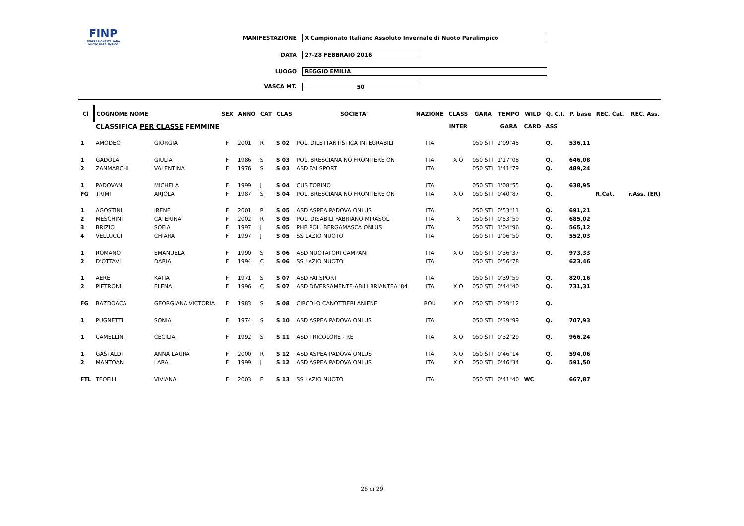FINP
FEDERAZIONE ITALIANA NUOTO PARALIMPICO
MANIFESTAZIONE X Campionato Italiano Assoluto Invernale di Nuoto Paralimpico
DATA 27-28 FEBBRAIO 2016
LUOGO REGGIO EMILIA
VASCA MT. 50
| Cl | COGNOME NOME | | SEX | ANNO | CAT | CLAS | SOCIETA' | NAZIONE | CLASS | GARA | TEMPO | WILD | Q. C.I. | P. base | REC. Cat. | REC. Ass. |
| --- | --- | --- | --- | --- | --- | --- | --- | --- | --- | --- | --- | --- | --- | --- | --- | --- |
| | CLASSIFICA PER CLASSE FEMMINE | | | | | | | | INTER | | GARA | CARD | ASS | | | |
| 1 | AMODEO | GIORGIA | F | 2001 | R | S 02 | POL. DILETTANTISTICA INTEGRABILI | ITA | | 050 STI | 2'09"45 | | Q. | 536,11 | | |
| 1 | GADOLA | GIULIA | F | 1986 | S | S 03 | POL. BRESCIANA NO FRONTIERE ON | ITA | X O | 050 STI | 1'17"08 | | Q. | 646,08 | | |
| 2 | ZANMARCHI | VALENTINA | F | 1976 | S | S 03 | ASD FAI SPORT | ITA | | 050 STI | 1'41"79 | | Q. | 489,24 | | |
| 1 | PADOVAN | MICHELA | F | 1999 | J | S 04 | CUS TORINO | ITA | | 050 STI | 1'08"55 | | Q. | 638,95 | | |
| FG | TRIMI | ARJOLA | F | 1987 | S | S 04 | POL. BRESCIANA NO FRONTIERE ON | ITA | X O | 050 STI | 0'40"87 | | Q. | | R.Cat. | r.Ass. (ER) |
| 1 | AGOSTINI | IRENE | F | 2001 | R | S 05 | ASD ASPEA PADOVA ONLUS | ITA | | 050 STI | 0'53"11 | | Q. | 691,21 | | |
| 2 | MESCHINI | CATERINA | F | 2002 | R | S 05 | POL. DISABILI FABRIANO MIRASOL | ITA | X | 050 STI | 0'53"59 | | Q. | 685,02 | | |
| 3 | BRIZIO | SOFIA | F | 1997 | J | S 05 | PHB POL. BERGAMASCA ONLUS | ITA | | 050 STI | 1'04"96 | | Q. | 565,12 | | |
| 4 | VELLUCCI | CHIARA | F | 1997 | J | S 05 | SS LAZIO NUOTO | ITA | | 050 STI | 1'06"50 | | Q. | 552,03 | | |
| 1 | ROMANO | EMANUELA | F | 1990 | S | S 06 | ASD NUOTATORI CAMPANI | ITA | X O | 050 STI | 0'36"37 | | Q. | 973,33 | | |
| 2 | D'OTTAVI | DARIA | F | 1994 | C | S 06 | SS LAZIO NUOTO | ITA | | 050 STI | 0'56"78 | | | 623,46 | | |
| 1 | AERE | KATIA | F | 1971 | S | S 07 | ASD FAI SPORT | ITA | | 050 STI | 0'39"59 | | Q. | 820,16 | | |
| 2 | PIETRONI | ELENA | F | 1996 | C | S 07 | ASD DIVERSAMENTE-ABILI BRIANTEA '84 | ITA | X O | 050 STI | 0'44"40 | | Q. | 731,31 | | |
| FG | BAZDOACA | GEORGIANA VICTORIA | F | 1983 | S | S 08 | CIRCOLO CANOTTIERI ANIENE | ROU | X O | 050 STI | 0'39"12 | | Q. | | | |
| 1 | PUGNETTI | SONIA | F | 1974 | S | S 10 | ASD ASPEA PADOVA ONLUS | ITA | | 050 STI | 0'39"99 | | Q. | 707,93 | | |
| 1 | CAMELLINI | CECILIA | F | 1992 | S | S 11 | ASD TRICOLORE - RE | ITA | X O | 050 STI | 0'32"29 | | Q. | 966,24 | | |
| 1 | GASTALDI | ANNA LAURA | F | 2000 | R | S 12 | ASD ASPEA PADOVA ONLUS | ITA | X O | 050 STI | 0'46"14 | | Q. | 594,06 | | |
| 2 | MANTOAN | LARA | F | 1999 | J | S 12 | ASD ASPEA PADOVA ONLUS | ITA | X O | 050 STI | 0'46"34 | | Q. | 591,50 | | |
| FTL | TEOFILI | VIVIANA | F | 2003 | E | S 13 | SS LAZIO NUOTO | ITA | | 050 STI | 0'41"40 | WC | | 667,87 | | |
26 di 29